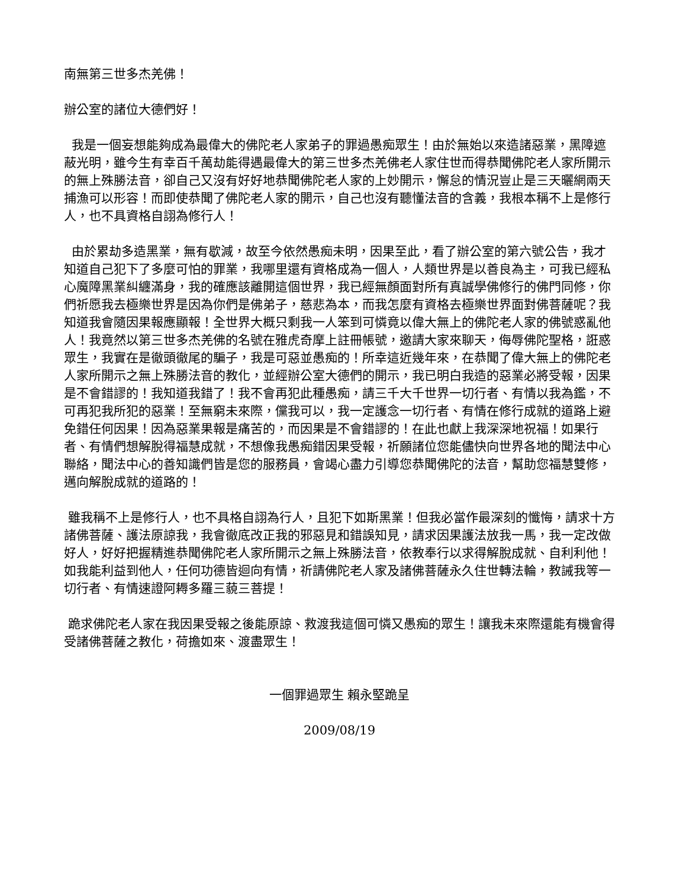南無第三世多杰羌佛！
辦公室的諸位大德們好！
我是一個妄想能夠成為最偉大的佛陀老人家弟子的罪過愚痴眾生！由於無始以來造諸惡業，黑障遮蔽光明，雖今生有幸百千萬劫能得遇最偉大的第三世多杰羌佛老人家住世而得恭聞佛陀老人家所開示的無上殊勝法音，卻自己又沒有好好地恭聞佛陀老人家的上妙開示，懈怠的情況豈止是三天曬網兩天捕漁可以形容！而即使恭聞了佛陀老人家的開示，自己也沒有聽懂法音的含義，我根本稱不上是修行人，也不具資格自詡為修行人！
由於累劫多造黑業，無有歇減，故至今依然愚痴未明，因果至此，看了辦公室的第六號公告，我才知道自己犯下了多麼可怕的罪業，我哪里還有資格成為一個人，人類世界是以善良為主，可我已經私心魔障黑業糾纏滿身，我的確應該離開這個世界，我已經無顏面對所有真誠學佛修行的佛門同修，你們祈愿我去極樂世界是因為你們是佛弟子，慈悲為本，而我怎麼有資格去極樂世界面對佛菩薩呢？我知道我會隨因果報應顯報！全世界大概只剩我一人笨到可憐竟以偉大無上的佛陀老人家的佛號惑亂他人！我竟然以第三世多杰羌佛的名號在雅虎奇摩上註冊帳號，邀請大家來聊天，侮辱佛陀聖格，誑惑眾生，我實在是徹頭徹尾的騙子，我是可惡並愚痴的！所幸這近幾年來，在恭聞了偉大無上的佛陀老人家所開示之無上殊勝法音的教化，並經辦公室大德們的開示，我已明白我造的惡業必將受報，因果是不會錯謬的！我知道我錯了！我不會再犯此種愚痴，請三千大千世界一切行者、有情以我為鑑，不可再犯我所犯的惡業！至無窮未來際，儻我可以，我一定護念一切行者、有情在修行成就的道路上避免錯任何因果！因為惡業果報是痛苦的，而因果是不會錯謬的！在此也獻上我深深地祝福！如果行者、有情們想解脫得福慧成就，不想像我愚痴錯因果受報，祈願諸位您能儘快向世界各地的聞法中心聯絡，聞法中心的善知識們皆是您的服務員，會竭心盡力引導您恭聞佛陀的法音，幫助您福慧雙修，邁向解脫成就的道路的！
雖我稱不上是修行人，也不具格自詡為行人，且犯下如斯黑業！但我必當作最深刻的懺悔，請求十方諸佛菩薩、護法原諒我，我會徹底改正我的邪惡見和錯誤知見，請求因果護法放我一馬，我一定改做好人，好好把握精進恭聞佛陀老人家所開示之無上殊勝法音，依教奉行以求得解脫成就、自利利他！如我能利益到他人，任何功德皆迴向有情，祈請佛陀老人家及諸佛菩薩永久住世轉法輪，教誡我等一切行者、有情速證阿耨多羅三藐三菩提！
跪求佛陀老人家在我因果受報之後能原諒、救渡我這個可憐又愚痴的眾生！讓我未來際還能有機會得受諸佛菩薩之教化，荷擔如來、渡盡眾生！
一個罪過眾生 賴永堅跪呈
2009/08/19